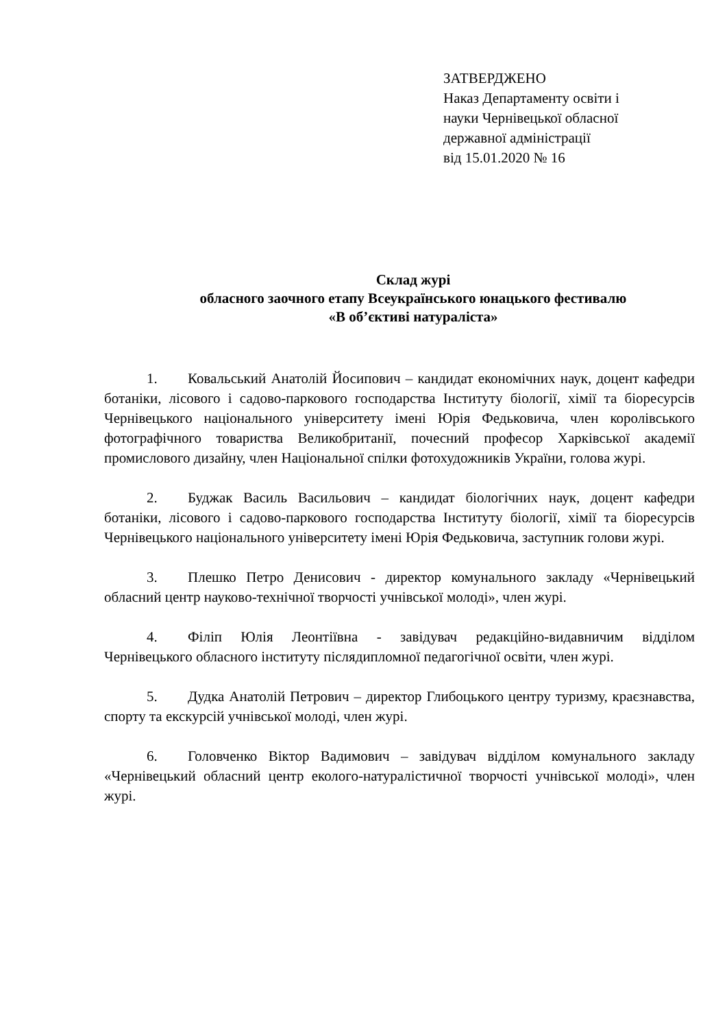ЗАТВЕРДЖЕНО
Наказ Департаменту освіти і
науки Чернівецької обласної
державної адміністрації
від 15.01.2020 № 16
Склад журі
обласного заочного етапу Всеукраїнського юнацького фестивалю
«В об’єктиві натураліста»
1. Ковальський Анатолій Йосипович – кандидат економічних наук, доцент кафедри ботаніки, лісового і садово-паркового господарства Інституту біології, хімії та біоресурсів Чернівецького національного університету імені Юрія Федьковича, член королівського фотографічного товариства Великобританії, почесний професор Харківської академії промислового дизайну, член Національної спілки фотохудожників України, голова журі.
2. Буджак Василь Васильович – кандидат біологічних наук, доцент кафедри ботаніки, лісового і садово-паркового господарства Інституту біології, хімії та біоресурсів Чернівецького національного університету імені Юрія Федьковича, заступник голови журі.
3. Плешко Петро Денисович - директор комунального закладу «Чернівецький обласний центр науково-технічної творчості учнівської молоді», член журі.
4. Філіп Юлія Леонтіївна - завідувач редакційно-видавничим відділом Чернівецького обласного інституту післядипломної педагогічної освіти, член журі.
5. Дудка Анатолій Петрович – директор Глибоцького центру туризму, краєзнавства, спорту та екскурсій учнівської молоді, член журі.
6. Головченко Віктор Вадимович – завідувач відділом комунального закладу «Чернівецький обласний центр еколого-натуралістичної творчості учнівської молоді», член журі.